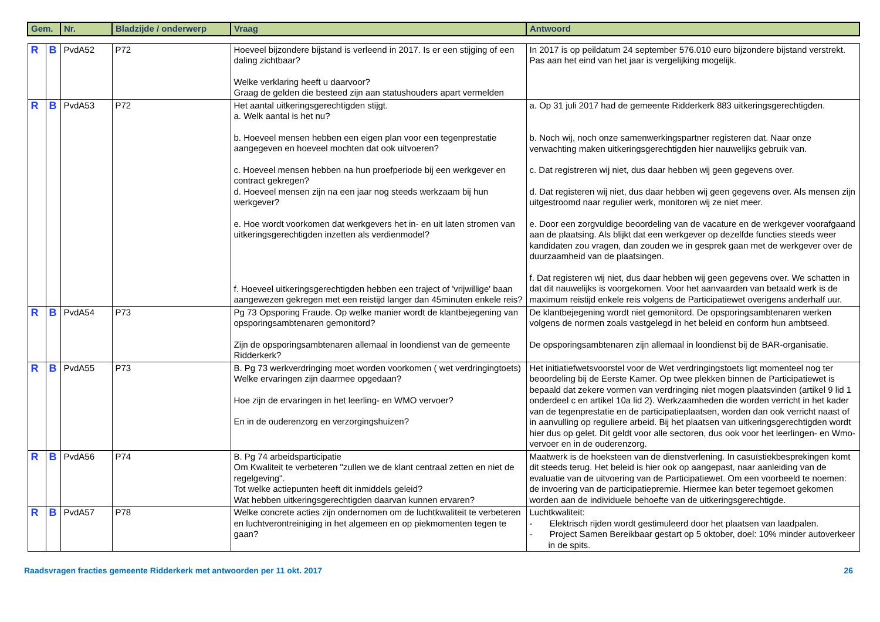| Gem. | | Nr. | Bladzijde / onderwerp | Vraag | Antwoord |
| --- | --- | --- | --- | --- | --- |
| R | B | PvdA52 | P72 | Hoeveel bijzondere bijstand is verleend in 2017. Is er een stijging of een daling zichtbaar? Welke verklaring heeft u daarvoor? Graag de gelden die besteed zijn aan statushouders apart vermelden | In 2017 is op peildatum 24 september 576.010 euro bijzondere bijstand verstrekt. Pas aan het eind van het jaar is vergelijking mogelijk. |
| R | B | PvdA53 | P72 | Het aantal uitkeringsgerechtigden stijgt. a. Welk aantal is het nu? b. Hoeveel mensen hebben een eigen plan voor een tegenprestatie aangegeven en hoeveel mochten dat ook uitvoeren? c. Hoeveel mensen hebben na hun proefperiode bij een werkgever en contract gekregen? d. Hoeveel mensen zijn na een jaar nog steeds werkzaam bij hun werkgever? e. Hoe wordt voorkomen dat werkgevers het in- en uit laten stromen van uitkeringsgerechtigden inzetten als verdienmodel? f. Hoeveel uitkeringsgerechtigden hebben een traject of 'vrijwillige' baan aangewezen gekregen met een reistijd langer dan 45minuten enkele reis? | a. Op 31 juli 2017 had de gemeente Ridderkerk 883 uitkeringsgerechtigden. b. Noch wij, noch onze samenwerkingspartner registeren dat. Naar onze verwachting maken uitkeringsgerechtigden hier nauwelijks gebruik van. c. Dat registreren wij niet, dus daar hebben wij geen gegevens over. d. Dat registeren wij niet, dus daar hebben wij geen gegevens over. Als mensen zijn uitgestroomd naar regulier werk, monitoren wij ze niet meer. e. Door een zorgvuldige beoordeling van de vacature en de werkgever voorafgaand aan de plaatsing. Als blijkt dat een werkgever op dezelfde functies steeds weer kandidaten zou vragen, dan zouden we in gesprek gaan met de werkgever over de duurzaamheid van de plaatsingen. f. Dat registeren wij niet, dus daar hebben wij geen gegevens over. We schatten in dat dit nauwelijks is voorgekomen. Voor het aanvaarden van betaald werk is de maximum reistijd enkele reis volgens de Participatiewet overigens anderhalf uur. |
| R | B | PvdA54 | P73 | Pg 73 Opsporing Fraude. Op welke manier wordt de klantbejegening van opsporingsambtenaren gemonitord? Zijn de opsporingsambtenaren allemaal in loondienst van de gemeente Ridderkerk? | De klantbejegening wordt niet gemonitord. De opsporingsambtenaren werken volgens de normen zoals vastgelegd in het beleid en conform hun ambtseed. De opsporingsambtenaren zijn allemaal in loondienst bij de BAR-organisatie. |
| R | B | PvdA55 | P73 | B. Pg 73 werkverdringing moet worden voorkomen ( wet verdringingtoets) Welke ervaringen zijn daarmee opgedaan? Hoe zijn de ervaringen in het leerling- en WMO vervoer? En in de ouderenzorg en verzorgingshuizen? | Het initiatiefwetsvoorstel voor de Wet verdringingstoets ligt momenteel nog ter beoordeling bij de Eerste Kamer. Op twee plekken binnen de Participatiewet is bepaald dat zekere vormen van verdringing niet mogen plaatsvinden (artikel 9 lid 1 onderdeel c en artikel 10a lid 2). Werkzaamheden die worden verricht in het kader van de tegenprestatie en de participatieplaatsen, worden dan ook verricht naast of in aanvulling op reguliere arbeid. Bij het plaatsen van uitkeringsgerechtigden wordt hier dus op gelet. Dit geldt voor alle sectoren, dus ook voor het leerlingen- en Wmo-vervoer en in de ouderenzorg. |
| R | B | PvdA56 | P74 | B. Pg 74 arbeidsparticipatie Om Kwaliteit te verbeteren "zullen we de klant centraal zetten en niet de regelgeving". Tot welke actiepunten heeft dit inmiddels geleid? Wat hebben uitkeringsgerechtigden daarvan kunnen ervaren? | Maatwerk is de hoeksteen van de dienstverlening. In casuïstiekbesprekingen komt dit steeds terug. Het beleid is hier ook op aangepast, naar aanleiding van de evaluatie van de uitvoering van de Participatiewet. Om een voorbeeld te noemen: de invoering van de participatiepremie. Hiermee kan beter tegemoet gekomen worden aan de individuele behoefte van de uitkeringsgerechtigde. |
| R | B | PvdA57 | P78 | Welke concrete acties zijn ondernomen om de luchtkwaliteit te verbeteren en luchtverontreiniging in het algemeen en op piekmomenten tegen te gaan? | Luchtkwaliteit: - Elektrisch rijden wordt gestimuleerd door het plaatsen van laadpalen. - Project Samen Bereikbaar gestart op 5 oktober, doel: 10% minder autoverkeer in de spits. |
Raadsvragen fracties gemeente Ridderkerk met antwoorden per 11 okt. 2017 26